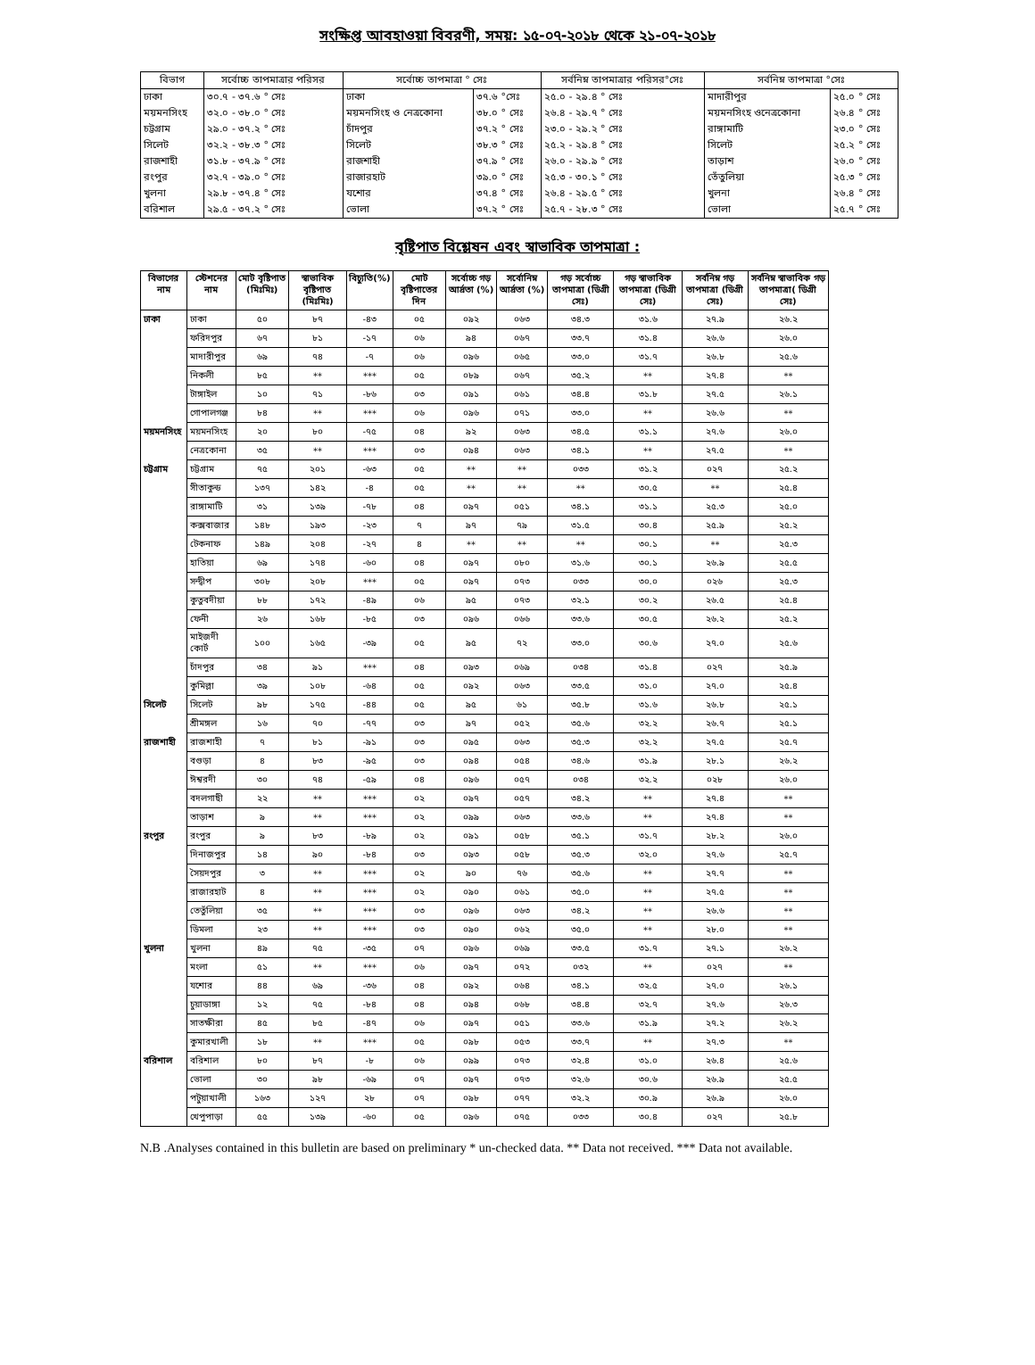সংক্ষিপ্ত আবহাওয়া বিবরণী, সময়: ১৫-০৭-২০১৮ থেকে ২১-০৭-২০১৮
| বিভাগ | সর্বোচ্চ তাপমাত্রার পরিসর | সর্বোচ্চ তাপমাত্রা ° সেঃ | | সর্বনিম্ন তাপমাত্রার পরিসর°সেঃ | সর্বনিম্ন তাপমাত্রা °সেঃ | |
| --- | --- | --- | --- | --- | --- | --- |
| ঢাকা | ৩০.৭ - ৩৭.৬ ° সেঃ | ঢাকা | ৩৭.৬ °সেঃ | ২৫.০ - ২৯.৪ ° সেঃ | মাদারীপুর | ২৫.০ ° সেঃ |
| ময়মনসিংহ | ৩২.০ - ৩৮.০ ° সেঃ | ময়মনসিংহ ও নেত্রকোনা | ৩৮.০ ° সেঃ | ২৬.৪ - ২৯.৭ ° সেঃ | ময়মনসিংহ ওনেত্রকোনা | ২৬.৪ ° সেঃ |
| চট্টগ্রাম | ২৯.০ - ৩৭.২ ° সেঃ | চাঁদপুর | ৩৭.২ ° সেঃ | ২৩.০ - ২৯.২ ° সেঃ | রাঙ্গামাটি | ২৩.০ ° সেঃ |
| সিলেট | ৩২.২ - ৩৮.৩ ° সেঃ | সিলেট | ৩৮.৩ ° সেঃ | ২৫.২ - ২৯.৪ ° সেঃ | সিলেট | ২৫.২ ° সেঃ |
| রাজশাহী | ৩১.৮ - ৩৭.৯ ° সেঃ | রাজশাহী | ৩৭.৯ ° সেঃ | ২৬.০ - ২৯.৯ ° সেঃ | তাড়াশ | ২৬.০ ° সেঃ |
| রংপুর | ৩২.৭ - ৩৯.০ ° সেঃ | রাজারহাট | ৩৯.০ ° সেঃ | ২৫.৩ - ৩০.১ ° সেঃ | তেঁতুলিয়া | ২৫.৩ ° সেঃ |
| খুলনা | ২৯.৮ - ৩৭.৪ ° সেঃ | যশোর | ৩৭.৪ ° সেঃ | ২৬.৪ - ২৯.৫ ° সেঃ | খুলনা | ২৬.৪ ° সেঃ |
| বরিশাল | ২৯.৫ - ৩৭.২ ° সেঃ | ভোলা | ৩৭.২ ° সেঃ | ২৫.৭ - ২৮.৩ ° সেঃ | ভোলা | ২৫.৭ ° সেঃ |
বৃষ্টিপাত বিশ্লেষন এবং স্বাভাবিক তাপমাত্রা :
| বিভাগের নাম | স্টেশনের নাম | মোট বৃষ্টিপাত (মিঃমিঃ) | স্বাভাবিক বৃষ্টিপাত (মিঃমিঃ) | বিচ্যুতি(%) | মোট বৃষ্টিপাতের দিন | সর্বোচ্চ গড় আর্দ্রতা (%) | সর্বোনিম্ন আর্দ্রতা (%) | গড় সর্বোচ্চ তাপমাত্রা (ডিগ্রী সেঃ) | গড় স্বাভাবিক তাপমাত্রা (ডিগ্রী সেঃ) | সর্বনিম্ন গড় তাপমাত্রা (ডিগ্রী সেঃ) | সর্বনিম্ন স্বাভাবিক গড় তাপমাত্রা( ডিগ্রী সেঃ) |
| --- | --- | --- | --- | --- | --- | --- | --- | --- | --- | --- | --- |
| ঢাকা | ঢাকা | ৫০ | ৮৭ | -৪৩ | ০৫ | ০৯২ | ০৬৩ | ৩৪.৩ | ৩১.৬ | ২৭.৯ | ২৬.২ |
| | ফরিদপুর | ৬৭ | ৮১ | -১৭ | ০৬ | ৯৪ | ০৬৭ | ৩৩.৭ | ৩১.৪ | ২৬.৬ | ২৬.০ |
| | মাদারীপুর | ৬৯ | ৭৪ | -৭ | ০৬ | ০৯৬ | ০৬৫ | ৩৩.০ | ৩১.৭ | ২৬.৮ | ২৫.৬ |
| | নিকলী | ৮৫ | ** | *** | ০৫ | ০৮৯ | ০৬৭ | ৩৫.২ | ** | ২৭.৪ | ** |
| | টাঙ্গাইল | ১০ | ৭১ | -৮৬ | ০৩ | ০৯১ | ০৬১ | ৩৪.৪ | ৩১.৮ | ২৭.৫ | ২৬.১ |
| | গোপালগঞ্জ | ৮৪ | ** | *** | ০৬ | ০৯৬ | ০৭১ | ৩৩.০ | ** | ২৬.৬ | ** |
| ময়মনসিংহ | ময়মনসিংহ | ২০ | ৮০ | -৭৫ | ০৪ | ৯২ | ০৬৩ | ৩৪.৫ | ৩১.১ | ২৭.৬ | ২৬.০ |
| | নেত্রকোনা | ৩৫ | ** | *** | ০৩ | ০৯৪ | ০৬৩ | ৩৪.১ | ** | ২৭.৫ | ** |
| চট্টগ্রাম | চট্টগ্রাম | ৭৫ | ২০১ | -৬৩ | ০৫ | ** | ** | ০৩৩ | ৩১.২ | ০২৭ | ২৫.২ |
| | সীতাকুন্ড | ১৩৭ | ১৪২ | -৪ | ০৫ | ** | ** | ** | ৩০.৫ | ** | ২৫.৪ |
| | রাঙ্গামাটি | ৩১ | ১৩৯ | -৭৮ | ০৪ | ০৯৭ | ০৫১ | ৩৪.১ | ৩১.১ | ২৫.৩ | ২৫.০ |
| | কক্সবাজার | ১৪৮ | ১৯৩ | -২৩ | ৭ | ৯৭ | ৭৯ | ৩১.৫ | ৩০.৪ | ২৫.৯ | ২৫.২ |
| | টেকনাফ | ১৪৯ | ২০৪ | -২৭ | ৪ | ** | ** | ** | ৩০.১ | ** | ২৫.৩ |
| | হাতিয়া | ৬৯ | ১৭৪ | -৬০ | ০৪ | ০৯৭ | ০৮০ | ৩১.৬ | ৩০.১ | ২৬.৯ | ২৫.৫ |
| | সন্দ্বীপ | ৩০৮ | ২০৮ | *** | ০৫ | ০৯৭ | ০৭৩ | ০৩৩ | ৩০.০ | ০২৬ | ২৫.৩ |
| | কুতুবদীয়া | ৮৮ | ১৭২ | -৪৯ | ০৬ | ৯৫ | ০৭৩ | ৩২.১ | ৩০.২ | ২৬.৫ | ২৫.৪ |
| | ফেনী | ২৬ | ১৬৮ | -৮৫ | ০৩ | ০৯৬ | ০৬৬ | ৩৩.৬ | ৩০.৫ | ২৬.২ | ২৫.২ |
| | মাইজদী কোর্ট | ১০০ | ১৬৫ | -৩৯ | ০৫ | ৯৫ | ৭২ | ৩৩.০ | ৩০.৬ | ২৭.০ | ২৫.৬ |
| | চাঁদপুর | ৩৪ | ৯১ | *** | ০৪ | ০৯৩ | ০৬৯ | ০৩৪ | ৩১.৪ | ০২৭ | ২৫.৯ |
| | কুমিল্লা | ৩৯ | ১০৮ | -৬৪ | ০৫ | ০৯২ | ০৬৩ | ৩৩.৫ | ৩১.০ | ২৭.০ | ২৫.৪ |
| সিলেট | সিলেট | ৯৮ | ১৭৫ | -৪৪ | ০৫ | ৯৫ | ৬১ | ৩৫.৮ | ৩১.৬ | ২৬.৮ | ২৫.১ |
| | শ্রীমঙ্গল | ১৬ | ৭০ | -৭৭ | ০৩ | ৯৭ | ০৫২ | ৩৫.৬ | ৩২.২ | ২৬.৭ | ২৫.১ |
| রাজশাহী | রাজশাহী | ৭ | ৮১ | -৯১ | ০৩ | ০৯৫ | ০৬৩ | ৩৫.৩ | ৩২.২ | ২৭.৫ | ২৫.৭ |
| | বগুড়া | ৪ | ৮৩ | -৯৫ | ০৩ | ০৯৪ | ০৫৪ | ৩৪.৬ | ৩১.৯ | ২৮.১ | ২৬.২ |
| | ঈশ্বরদী | ৩০ | ৭৪ | -৫৯ | ০৪ | ০৯৬ | ০৫৭ | ০৩৪ | ৩২.২ | ০২৮ | ২৬.০ |
| | বদলগাছী | ২২ | ** | *** | ০২ | ০৯৭ | ০৫৭ | ৩৪.২ | ** | ২৭.৪ | ** |
| | তাড়াশ | ৯ | ** | *** | ০২ | ০৯৯ | ০৬৩ | ৩৩.৬ | ** | ২৭.৪ | ** |
| রংপুর | রংপুর | ৯ | ৮৩ | -৮৯ | ০২ | ০৯১ | ০৫৮ | ৩৫.১ | ৩১.৭ | ২৮.২ | ২৬.০ |
| | দিনাজপুর | ১৪ | ৯০ | -৮৪ | ০৩ | ০৯৩ | ০৫৮ | ৩৫.৩ | ৩২.০ | ২৭.৬ | ২৫.৭ |
| | সৈয়দপুর | ৩ | ** | *** | ০২ | ৯০ | ৭৬ | ৩৫.৬ | ** | ২৭.৭ | ** |
| | রাজারহাট | ৪ | ** | *** | ০২ | ০৯০ | ০৬১ | ৩৫.০ | ** | ২৭.৫ | ** |
| | তেতুঁলিয়া | ৩৫ | ** | *** | ০৩ | ০৯৬ | ০৬৩ | ৩৪.২ | ** | ২৬.৬ | ** |
| | ডিমলা | ২৩ | ** | *** | ০৩ | ০৯০ | ০৬২ | ৩৫.০ | ** | ২৮.০ | ** |
| খুলনা | খুলনা | ৪৯ | ৭৫ | -৩৫ | ০৭ | ০৯৬ | ০৬৯ | ৩৩.৫ | ৩১.৭ | ২৭.১ | ২৬.২ |
| | মংলা | ৫১ | ** | *** | ০৬ | ০৯৭ | ০৭২ | ০৩২ | ** | ০২৭ | ** |
| | যশোর | ৪৪ | ৬৯ | -৩৬ | ০৪ | ০৯২ | ০৬৪ | ৩৪.১ | ৩২.৫ | ২৭.০ | ২৬.১ |
| | চুয়াডাঙ্গা | ১২ | ৭৫ | -৮৪ | ০৪ | ০৯৪ | ০৬৮ | ৩৪.৪ | ৩২.৭ | ২৭.৬ | ২৬.৩ |
| | সাতক্ষীরা | ৪৫ | ৮৫ | -৪৭ | ০৬ | ০৯৭ | ০৫১ | ৩৩.৬ | ৩১.৯ | ২৭.২ | ২৬.২ |
| | কুমারখালী | ১৮ | ** | *** | ০৫ | ০৯৮ | ০৫৩ | ৩৩.৭ | ** | ২৭.৩ | ** |
| বরিশাল | বরিশাল | ৮০ | ৮৭ | -৮ | ০৬ | ০৯৯ | ০৭৩ | ৩২.৪ | ৩১.০ | ২৬.৪ | ২৫.৬ |
| | ভোলা | ৩০ | ৯৮ | -৬৯ | ০৭ | ০৯৭ | ০৭৩ | ৩২.৬ | ৩০.৬ | ২৬.৯ | ২৫.৫ |
| | পটুয়াখালী | ১৬৩ | ১২৭ | ২৮ | ০৭ | ০৯৮ | ০৭৭ | ৩২.২ | ৩০.৯ | ২৬.৯ | ২৬.০ |
| | খেপুপাড়া | ৫৫ | ১৩৯ | -৬০ | ০৫ | ০৯৬ | ০৭৫ | ০৩৩ | ৩০.৪ | ০২৭ | ২৫.৮ |
N.B .Analyses contained in this bulletin are based on preliminary * un-checked data. ** Data not received. *** Data not available.